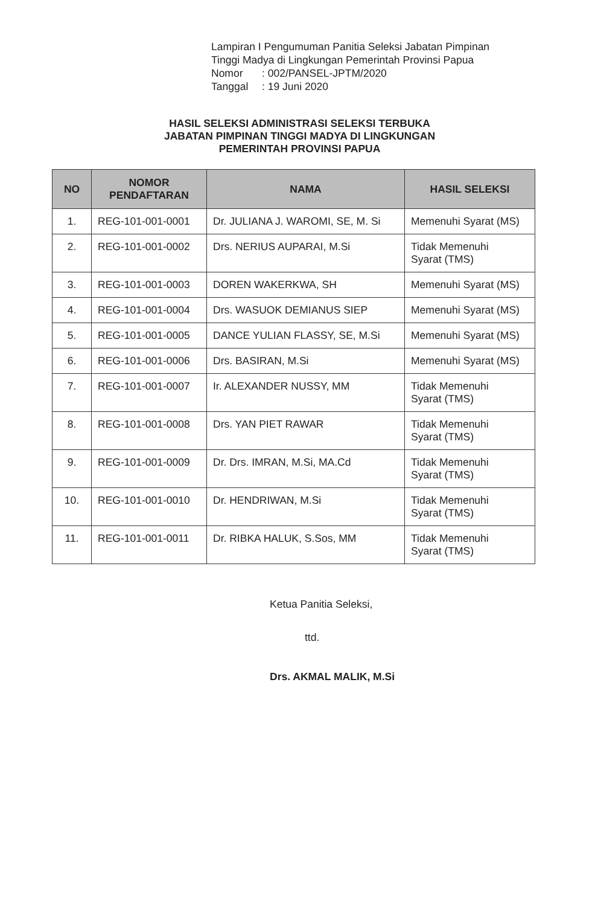Lampiran I Pengumuman Panitia Seleksi Jabatan Pimpinan
Tinggi Madya di Lingkungan Pemerintah Provinsi Papua
| Nomor | : 002/PANSEL-JPTM/2020 |
| Tanggal | : 19 Juni 2020 |
HASIL SELEKSI ADMINISTRASI SELEKSI TERBUKA
JABATAN PIMPINAN TINGGI MADYA DI LINGKUNGAN
PEMERINTAH PROVINSI PAPUA
| NO | NOMOR PENDAFTARAN | NAMA | HASIL SELEKSI |
| --- | --- | --- | --- |
| 1. | REG-101-001-0001 | Dr. JULIANA J. WAROMI, SE, M. Si | Memenuhi Syarat (MS) |
| 2. | REG-101-001-0002 | Drs. NERIUS AUPARAI, M.Si | Tidak Memenuhi Syarat (TMS) |
| 3. | REG-101-001-0003 | DOREN WAKERKWA, SH | Memenuhi Syarat (MS) |
| 4. | REG-101-001-0004 | Drs. WASUOK DEMIANUS SIEP | Memenuhi Syarat (MS) |
| 5. | REG-101-001-0005 | DANCE YULIAN FLASSY, SE, M.Si | Memenuhi Syarat (MS) |
| 6. | REG-101-001-0006 | Drs. BASIRAN, M.Si | Memenuhi Syarat (MS) |
| 7. | REG-101-001-0007 | Ir. ALEXANDER NUSSY, MM | Tidak Memenuhi Syarat (TMS) |
| 8. | REG-101-001-0008 | Drs. YAN PIET RAWAR | Tidak Memenuhi Syarat (TMS) |
| 9. | REG-101-001-0009 | Dr. Drs. IMRAN, M.Si, MA.Cd | Tidak Memenuhi Syarat (TMS) |
| 10. | REG-101-001-0010 | Dr. HENDRIWAN, M.Si | Tidak Memenuhi Syarat (TMS) |
| 11. | REG-101-001-0011 | Dr. RIBKA HALUK, S.Sos, MM | Tidak Memenuhi Syarat (TMS) |
Ketua Panitia Seleksi,
ttd.
Drs. AKMAL MALIK, M.Si